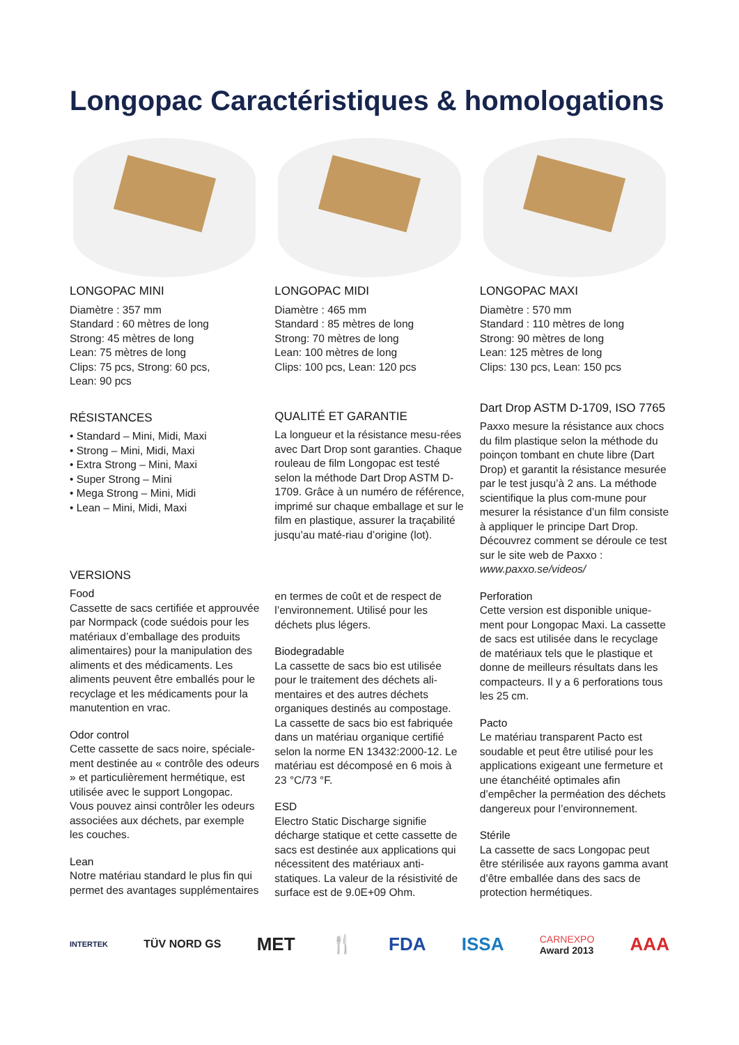Longopac Caractéristiques & homologations
LONGOPAC MINI
Diamètre : 357 mm
Standard : 60 mètres de long
Strong: 45 mètres de long
Lean: 75 mètres de long
Clips: 75 pcs, Strong: 60 pcs,
Lean: 90 pcs
LONGOPAC MIDI
Diamètre : 465 mm
Standard : 85 mètres de long
Strong: 70 mètres de long
Lean: 100 mètres de long
Clips: 100 pcs, Lean: 120 pcs
LONGOPAC MAXI
Diamètre : 570 mm
Standard : 110 mètres de long
Strong: 90 mètres de long
Lean: 125 mètres de long
Clips: 130 pcs, Lean: 150 pcs
RÉSISTANCES
• Standard – Mini, Midi, Maxi
• Strong – Mini, Midi, Maxi
• Extra Strong – Mini, Maxi
• Super Strong – Mini
• Mega Strong – Mini, Midi
• Lean – Mini, Midi, Maxi
QUALITÉ ET GARANTIE
La longueur et la résistance mesu-rées avec Dart Drop sont garanties. Chaque rouleau de film Longopac est testé selon la méthode Dart Drop ASTM D-1709. Grâce à un numéro de référence, imprimé sur chaque emballage et sur le film en plastique, assurer la traçabilité jusqu’au maté-riau d’origine (lot).
Dart Drop ASTM D-1709, ISO 7765
Paxxo mesure la résistance aux chocs du film plastique selon la méthode du poinçon tombant en chute libre (Dart Drop) et garantit la résistance mesurée par le test jusqu’à 2 ans. La méthode scientifique la plus com-mune pour mesurer la résistance d’un film consiste à appliquer le principe Dart Drop. Découvrez comment se déroule ce test sur le site web de Paxxo : www.paxxo.se/videos/
VERSIONS
Food
Cassette de sacs certifiée et approuvée par Normpack (code suédois pour les matériaux d’emballage des produits alimentaires) pour la manipulation des aliments et des médicaments. Les aliments peuvent être emballés pour le recyclage et les médicaments pour la manutention en vrac.
Odor control
Cette cassette de sacs noire, spéciale-ment destinée au « contrôle des odeurs » et particulièrement hermétique, est utilisée avec le support Longopac. Vous pouvez ainsi contrôler les odeurs associées aux déchets, par exemple les couches.
Lean
Notre matériau standard le plus fin qui permet des avantages supplémentaires
en termes de coût et de respect de l’environnement. Utilisé pour les déchets plus légers.
Biodegradable
La cassette de sacs bio est utilisée pour le traitement des déchets ali-mentaires et des autres déchets organiques destinés au compostage. La cassette de sacs bio est fabriquée dans un matériau organique certifié selon la norme EN 13432:2000-12. Le matériau est décomposé en 6 mois à 23 °C/73 °F.
ESD
Electro Static Discharge signifie décharge statique et cette cassette de sacs est destinée aux applications qui nécessitent des matériaux anti-statiques. La valeur de la résistivité de surface est de 9.0E+09 Ohm.
Perforation
Cette version est disponible unique-ment pour Longopac Maxi. La cassette de sacs est utilisée dans le recyclage de matériaux tels que le plastique et donne de meilleurs résultats dans les compacteurs. Il y a 6 perforations tous les 25 cm.
Pacto
Le matériau transparent Pacto est soudable et peut être utilisé pour les applications exigeant une fermeture et une étanchéité optimales afin d’empêcher la perméation des déchets dangereux pour l’environnement.
Stérile
La cassette de sacs Longopac peut être stérilisée aux rayons gamma avant d’être emballée dans des sacs de protection hermétiques.
INTERTEK TÜV NORD GS MET 🍴 FDA ISSA CARNEXPO
Award 2013 AAA